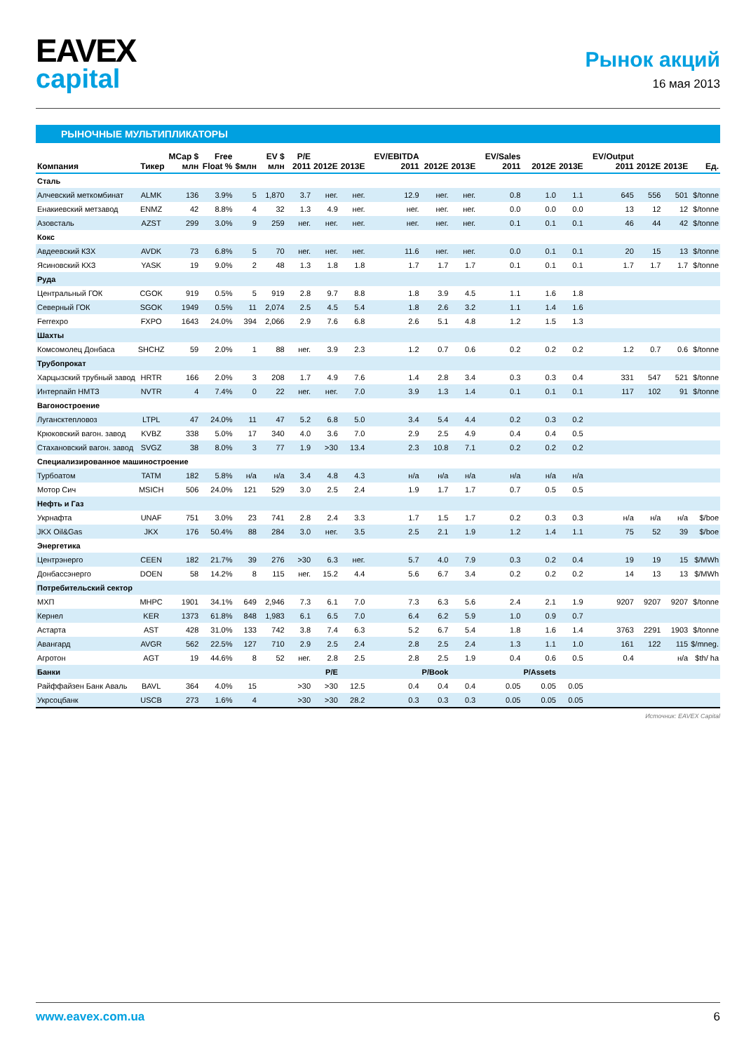EAVEX
capital
Рынок акций
16 мая 2013
РЫНОЧНЫЕ МУЛЬТИПЛИКАТОРЫ
| Компания | Тикер | MCap $ млн | Free Float % | $млн | EV $ млн | P/E 2011 | 2012E | 2013E | EV/EBITDA 2011 | 2012E | 2013E | EV/Sales 2011 | 2012E | 2013E | EV/Output 2011 | 2012E | 2013E | Ед. |
| --- | --- | --- | --- | --- | --- | --- | --- | --- | --- | --- | --- | --- | --- | --- | --- | --- | --- | --- |
| Сталь | | | | | | | | | | | | | | | | | | |
| Алчевский меткомбинат | ALMK | 136 | 3.9% | 5 | 1,870 | 3.7 | нег. | нег. | 12.9 | нег. | нег. | 0.8 | 1.0 | 1.1 | 645 | 556 | 501 | $/tonne |
| Енакиевский метзавод | ENMZ | 42 | 8.8% | 4 | 32 | 1.3 | 4.9 | нег. | нег. | нег. | нег. | 0.0 | 0.0 | 0.0 | 13 | 12 | 12 | $/tonne |
| Азовсталь | AZST | 299 | 3.0% | 9 | 259 | нег. | нег. | нег. | нег. | нег. | нег. | 0.1 | 0.1 | 0.1 | 46 | 44 | 42 | $/tonne |
| Кокс | | | | | | | | | | | | | | | | | | |
| Авдеевский КЗХ | AVDK | 73 | 6.8% | 5 | 70 | нег. | нег. | нег. | 11.6 | нег. | нег. | 0.0 | 0.1 | 0.1 | 20 | 15 | 13 | $/tonne |
| Ясиновский КХЗ | YASK | 19 | 9.0% | 2 | 48 | 1.3 | 1.8 | 1.8 | 1.7 | 1.7 | 1.7 | 0.1 | 0.1 | 0.1 | 1.7 | 1.7 | 1.7 | $/tonne |
| Руда | | | | | | | | | | | | | | | | | | |
| Центральный ГОК | CGOK | 919 | 0.5% | 5 | 919 | 2.8 | 9.7 | 8.8 | 1.8 | 3.9 | 4.5 | 1.1 | 1.6 | 1.8 | | | | |
| Северный ГОК | SGOK | 1949 | 0.5% | 11 | 2,074 | 2.5 | 4.5 | 5.4 | 1.8 | 2.6 | 3.2 | 1.1 | 1.4 | 1.6 | | | | |
| Ferrexpo | FXPO | 1643 | 24.0% | 394 | 2,066 | 2.9 | 7.6 | 6.8 | 2.6 | 5.1 | 4.8 | 1.2 | 1.5 | 1.3 | | | | |
| Шахты | | | | | | | | | | | | | | | | | | |
| Комсомолец Донбаса | SHCHZ | 59 | 2.0% | 1 | 88 | нег. | 3.9 | 2.3 | 1.2 | 0.7 | 0.6 | 0.2 | 0.2 | 0.2 | 1.2 | 0.7 | 0.6 | $/tonne |
| Трубопрокат | | | | | | | | | | | | | | | | | | |
| Харцызский трубный завод | HRTR | 166 | 2.0% | 3 | 208 | 1.7 | 4.9 | 7.6 | 1.4 | 2.8 | 3.4 | 0.3 | 0.3 | 0.4 | 331 | 547 | 521 | $/tonne |
| Интерпайп НМТЗ | NVTR | 4 | 7.4% | 0 | 22 | нег. | нег. | 7.0 | 3.9 | 1.3 | 1.4 | 0.1 | 0.1 | 0.1 | 117 | 102 | 91 | $/tonne |
| Вагоностроение | | | | | | | | | | | | | | | | | | |
| Лугансктепловоз | LTPL | 47 | 24.0% | 11 | 47 | 5.2 | 6.8 | 5.0 | 3.4 | 5.4 | 4.4 | 0.2 | 0.3 | 0.2 | | | | |
| Крюковский вагон. завод | KVBZ | 338 | 5.0% | 17 | 340 | 4.0 | 3.6 | 7.0 | 2.9 | 2.5 | 4.9 | 0.4 | 0.4 | 0.5 | | | | |
| Стахановский вагон. завод | SVGZ | 38 | 8.0% | 3 | 77 | 1.9 | >30 | 13.4 | 2.3 | 10.8 | 7.1 | 0.2 | 0.2 | 0.2 | | | | |
| Специализированное машиностроение | | | | | | | | | | | | | | | | | | |
| Турбоатом | TATM | 182 | 5.8% | н/а | н/а | 3.4 | 4.8 | 4.3 | н/а | н/а | н/а | н/а | н/а | н/а | | | | |
| Мотор Сич | MSICH | 506 | 24.0% | 121 | 529 | 3.0 | 2.5 | 2.4 | 1.9 | 1.7 | 1.7 | 0.7 | 0.5 | 0.5 | | | | |
| Нефть и Газ | | | | | | | | | | | | | | | | | | |
| Укрнафта | UNAF | 751 | 3.0% | 23 | 741 | 2.8 | 2.4 | 3.3 | 1.7 | 1.5 | 1.7 | 0.2 | 0.3 | 0.3 | н/а | н/а | н/а | $/boe |
| JKX Oil&Gas | JKX | 176 | 50.4% | 88 | 284 | 3.0 | нег. | 3.5 | 2.5 | 2.1 | 1.9 | 1.2 | 1.4 | 1.1 | 75 | 52 | 39 | $/boe |
| Энергетика | | | | | | | | | | | | | | | | | | |
| Центрэнерго | CEEN | 182 | 21.7% | 39 | 276 | >30 | 6.3 | нег. | 5.7 | 4.0 | 7.9 | 0.3 | 0.2 | 0.4 | 19 | 19 | 15 | $/MWh |
| Донбассэнерго | DOEN | 58 | 14.2% | 8 | 115 | нег. | 15.2 | 4.4 | 5.6 | 6.7 | 3.4 | 0.2 | 0.2 | 0.2 | 14 | 13 | 13 | $/MWh |
| Потребительский сектор | | | | | | | | | | | | | | | | | | |
| МХП | MHPC | 1901 | 34.1% | 649 | 2,946 | 7.3 | 6.1 | 7.0 | 7.3 | 6.3 | 5.6 | 2.4 | 2.1 | 1.9 | 9207 | 9207 | 9207 | $/tonne |
| Кернел | KER | 1373 | 61.8% | 848 | 1,983 | 6.1 | 6.5 | 7.0 | 6.4 | 6.2 | 5.9 | 1.0 | 0.9 | 0.7 | | | | |
| Астарта | AST | 428 | 31.0% | 133 | 742 | 3.8 | 7.4 | 6.3 | 5.2 | 6.7 | 5.4 | 1.8 | 1.6 | 1.4 | 3763 | 2291 | 1903 | $/tonne |
| Авангард | AVGR | 562 | 22.5% | 127 | 710 | 2.9 | 2.5 | 2.4 | 2.8 | 2.5 | 2.4 | 1.3 | 1.1 | 1.0 | 161 | 122 | 115 | $/mneg. |
| Агротон | AGT | 19 | 44.6% | 8 | 52 | нег. | 2.8 | 2.5 | 2.8 | 2.5 | 1.9 | 0.4 | 0.6 | 0.5 | 0.4 | | н/а | $th/ ha |
| Банки | | | | | | | P/E | | | P/Book | | | P/Assets | | | | | |
| Райффайзен Банк Аваль | BAVL | 364 | 4.0% | 15 | | >30 | >30 | 12.5 | 0.4 | 0.4 | 0.4 | 0.05 | 0.05 | 0.05 | | | | |
| Укрсоцбанк | USCB | 273 | 1.6% | 4 | | >30 | >30 | 28.2 | 0.3 | 0.3 | 0.3 | 0.05 | 0.05 | 0.05 | | | | |
Источник: EAVEX Capital
www.eavex.com.ua 6